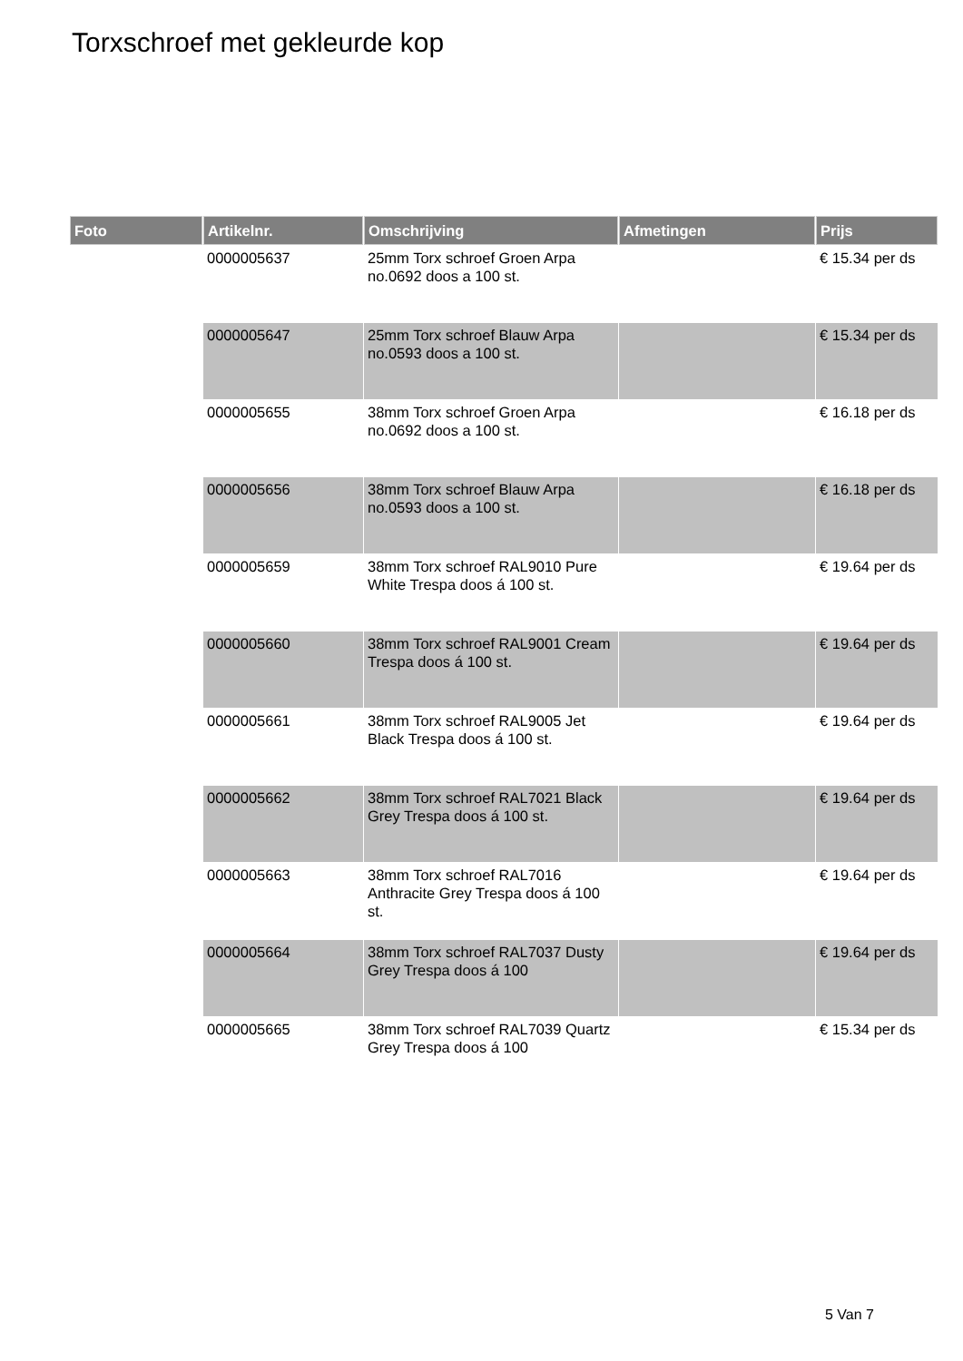Torxschroef met gekleurde kop
| Foto | Artikelnr. | Omschrijving | Afmetingen | Prijs |
| --- | --- | --- | --- | --- |
| | 0000005637 | 25mm Torx schroef Groen Arpa no.0692 doos a 100 st. | | € 15.34 per ds |
| | 0000005647 | 25mm Torx schroef Blauw Arpa no.0593 doos a 100 st. | | € 15.34 per ds |
| | 0000005655 | 38mm Torx schroef Groen Arpa no.0692 doos a 100 st. | | € 16.18 per ds |
| | 0000005656 | 38mm Torx schroef Blauw Arpa no.0593 doos a 100 st. | | € 16.18 per ds |
| | 0000005659 | 38mm Torx schroef RAL9010 Pure White Trespa doos á 100 st. | | € 19.64 per ds |
| | 0000005660 | 38mm Torx schroef RAL9001 Cream Trespa doos á 100 st. | | € 19.64 per ds |
| | 0000005661 | 38mm Torx schroef RAL9005 Jet Black Trespa doos á 100 st. | | € 19.64 per ds |
| | 0000005662 | 38mm Torx schroef RAL7021 Black Grey Trespa doos á 100 st. | | € 19.64 per ds |
| | 0000005663 | 38mm Torx schroef RAL7016 Anthracite Grey Trespa doos á 100 st. | | € 19.64 per ds |
| | 0000005664 | 38mm Torx schroef RAL7037 Dusty Grey Trespa doos á 100 | | € 19.64 per ds |
| | 0000005665 | 38mm Torx schroef RAL7039 Quartz Grey Trespa doos á 100 | | € 15.34 per ds |
5 Van 7